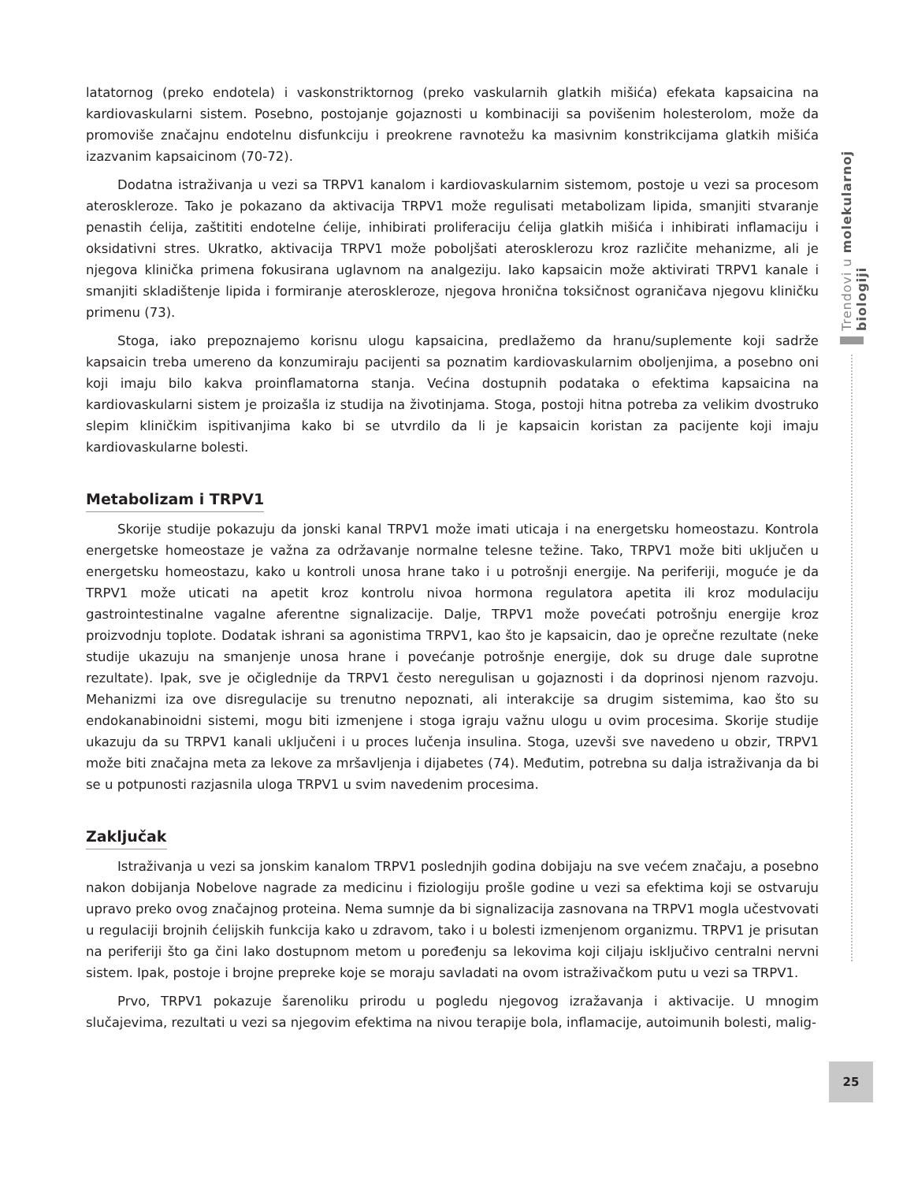Trendovi u molekularnoj biologiji
latatornog (preko endotela) i vaskonstriktornog (preko vaskularnih glatkih mišića) efekata kapsaicina na kardiovaskularni sistem. Posebno, postojanje gojaznosti u kombinaciji sa povišenim holesterolom, može da promoviše značajnu endotelnu disfunkciju i preokrene ravnotežu ka masivnim konstrikcijama glatkih mišića izazvanim kapsaicinom (70-72).
Dodatna istraživanja u vezi sa TRPV1 kanalom i kardiovaskularnim sistemom, postoje u vezi sa procesom ateroskleroze. Tako je pokazano da aktivacija TRPV1 može regulisati metabolizam lipida, smanjiti stvaranje penastih ćelija, zaštititi endotelne ćelije, inhibirati proliferaciju ćelija glatkih mišića i inhibirati inflamaciju i oksidativni stres. Ukratko, aktivacija TRPV1 može poboljšati aterosklerozu kroz različite mehanizme, ali je njegova klinička primena fokusirana uglavnom na analgeziju. Iako kapsaicin može aktivirati TRPV1 kanale i smanjiti skladištenje lipida i formiranje ateroskleroze, njegova hronična toksičnost ograničava njegovu kliničku primenu (73).
Stoga, iako prepoznajemo korisnu ulogu kapsaicina, predlažemo da hranu/suplemente koji sadrže kapsaicin treba umereno da konzumiraju pacijenti sa poznatim kardiovaskularnim oboljenjima, a posebno oni koji imaju bilo kakva proinflamatorna stanja. Većina dostupnih podataka o efektima kapsaicina na kardiovaskularni sistem je proizašla iz studija na životinjama. Stoga, postoji hitna potreba za velikim dvostruko slepim kliničkim ispitivanjima kako bi se utvrdilo da li je kapsaicin koristan za pacijente koji imaju kardiovaskularne bolesti.
Metabolizam i TRPV1
Skorije studije pokazuju da jonski kanal TRPV1 može imati uticaja i na energetsku homeostazu. Kontrola energetske homeostaze je važna za održavanje normalne telesne težine. Tako, TRPV1 može biti uključen u energetsku homeostazu, kako u kontroli unosa hrane tako i u potrošnji energije. Na periferiji, moguće je da TRPV1 može uticati na apetit kroz kontrolu nivoa hormona regulatora apetita ili kroz modulaciju gastrointestinalne vagalne aferentne signalizacije. Dalje, TRPV1 može povećati potrošnju energije kroz proizvodnju toplote. Dodatak ishrani sa agonistima TRPV1, kao što je kapsaicin, dao je oprečne rezultate (neke studije ukazuju na smanjenje unosa hrane i povećanje potrošnje energije, dok su druge dale suprotne rezultate). Ipak, sve je očiglednije da TRPV1 često neregulisan u gojaznosti i da doprinosi njenom razvoju. Mehanizmi iza ove disregulacije su trenutno nepoznati, ali interakcije sa drugim sistemima, kao što su endokanabinoidni sistemi, mogu biti izmenjene i stoga igraju važnu ulogu u ovim procesima. Skorije studije ukazuju da su TRPV1 kanali uključeni i u proces lučenja insulina. Stoga, uzevši sve navedeno u obzir, TRPV1 može biti značajna meta za lekove za mršavljenja i dijabetes (74). Međutim, potrebna su dalja istraživanja da bi se u potpunosti razjasnila uloga TRPV1 u svim navedenim procesima.
Zaključak
Istraživanja u vezi sa jonskim kanalom TRPV1 poslednjih godina dobijaju na sve većem značaju, a posebno nakon dobijanja Nobelove nagrade za medicinu i fiziologiju prošle godine u vezi sa efektima koji se ostvaruju upravo preko ovog značajnog proteina. Nema sumnje da bi signalizacija zasnovana na TRPV1 mogla učestvovati u regulaciji brojnih ćelijskih funkcija kako u zdravom, tako i u bolesti izmenjenom organizmu. TRPV1 je prisutan na periferiji što ga čini lako dostupnom metom u poređenju sa lekovima koji ciljaju isključivo centralni nervni sistem. Ipak, postoje i brojne prepreke koje se moraju savladati na ovom istraživačkom putu u vezi sa TRPV1.
Prvo, TRPV1 pokazuje šarenoliku prirodu u pogledu njegovog izražavanja i aktivacije. U mnogim slučajevima, rezultati u vezi sa njegovim efektima na nivou terapije bola, inflamacije, autoimunih bolesti, malig-
25